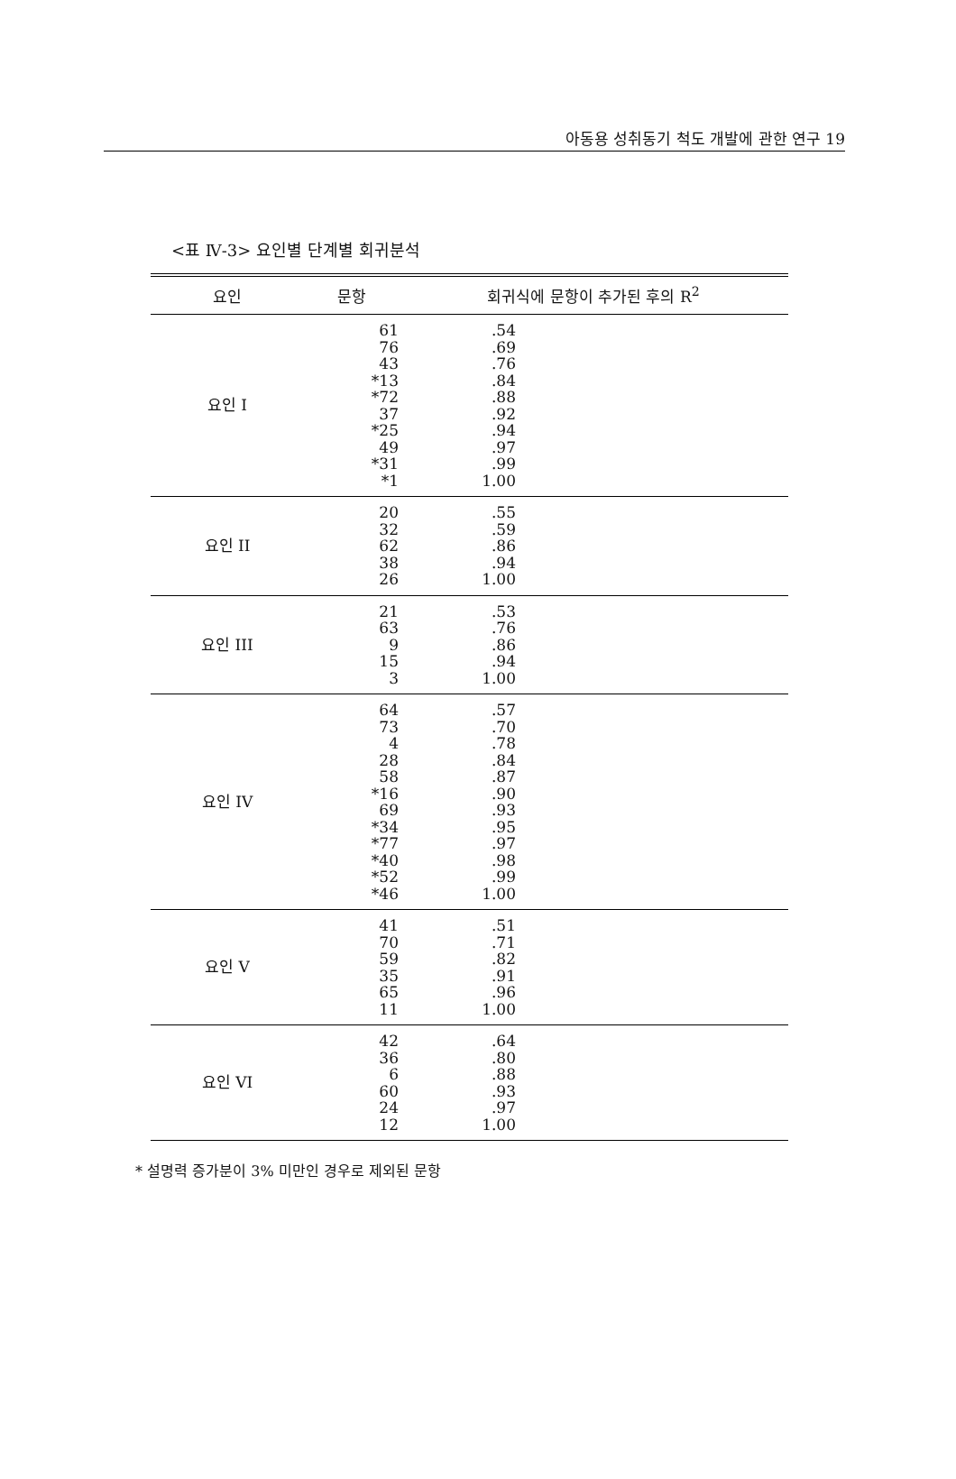아동용 성취동기 척도 개발에 관한 연구 19
<표 Ⅳ-3> 요인별 단계별 회귀분석
| 요인 | 문항 | 회귀식에 문항이 추가된 후의 R<sup>2</sup> | |
| --- | --- | --- | --- |
| 요인 I | 61 76 43 *13 *72 37 *25 49 *31 *1 | .54 .69 .76 .84 .88 .92 .94 .97 .99 1.00 | |
| 요인 II | 20 32 62 38 26 | .55 .59 .86 .94 1.00 | |
| 요인 III | 21 63 9 15 3 | .53 .76 .86 .94 1.00 | |
| 요인 IV | 64 73 4 28 58 *16 69 *34 *77 *40 *52 *46 | .57 .70 .78 .84 .87 .90 .93 .95 .97 .98 .99 1.00 | |
| 요인 V | 41 70 59 35 65 11 | .51 .71 .82 .91 .96 1.00 | |
| 요인 VI | 42 36 6 60 24 12 | .64 .80 .88 .93 .97 1.00 | |
* 설명력 증가분이 3% 미만인 경우로 제외된 문항